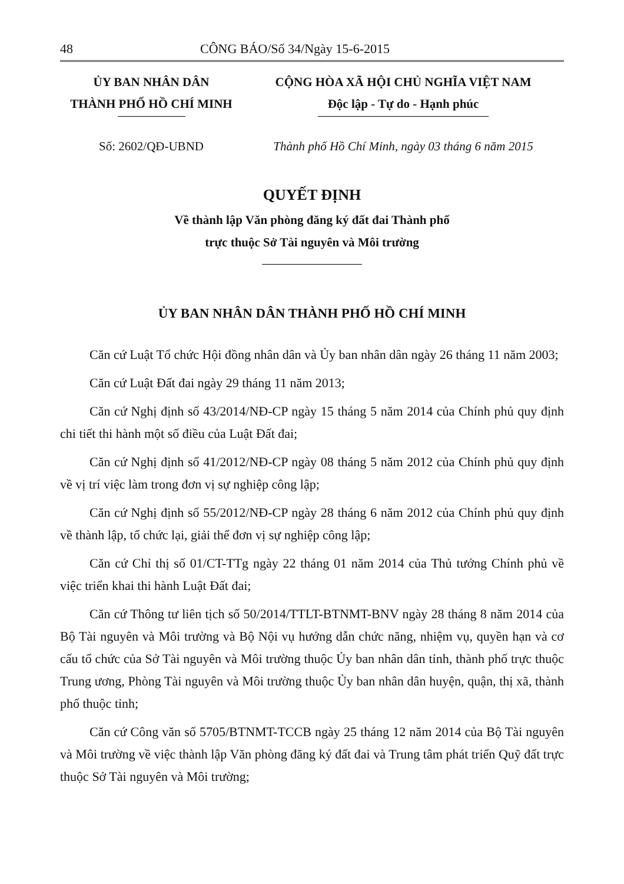48 CÔNG BÁO/Số 34/Ngày 15-6-2015
ỦY BAN NHÂN DÂN
THÀNH PHỐ HỒ CHÍ MINH
CỘNG HÒA XÃ HỘI CHỦ NGHĨA VIỆT NAM
Độc lập - Tự do - Hạnh phúc
Số: 2602/QĐ-UBND Thành phố Hồ Chí Minh, ngày 03 tháng 6 năm 2015
QUYẾT ĐỊNH
Về thành lập Văn phòng đăng ký đất đai Thành phố
trực thuộc Sở Tài nguyên và Môi trường
ỦY BAN NHÂN DÂN THÀNH PHỐ HỒ CHÍ MINH
Căn cứ Luật Tổ chức Hội đồng nhân dân và Ủy ban nhân dân ngày 26 tháng 11 năm 2003;
Căn cứ Luật Đất đai ngày 29 tháng 11 năm 2013;
Căn cứ Nghị định số 43/2014/NĐ-CP ngày 15 tháng 5 năm 2014 của Chính phủ quy định chi tiết thi hành một số điều của Luật Đất đai;
Căn cứ Nghị định số 41/2012/NĐ-CP ngày 08 tháng 5 năm 2012 của Chính phủ quy định về vị trí việc làm trong đơn vị sự nghiệp công lập;
Căn cứ Nghị định số 55/2012/NĐ-CP ngày 28 tháng 6 năm 2012 của Chính phủ quy định về thành lập, tổ chức lại, giải thể đơn vị sự nghiệp công lập;
Căn cứ Chỉ thị số 01/CT-TTg ngày 22 tháng 01 năm 2014 của Thủ tướng Chính phủ về việc triển khai thi hành Luật Đất đai;
Căn cứ Thông tư liên tịch số 50/2014/TTLT-BTNMT-BNV ngày 28 tháng 8 năm 2014 của Bộ Tài nguyên và Môi trường và Bộ Nội vụ hướng dẫn chức năng, nhiệm vụ, quyền hạn và cơ cấu tổ chức của Sở Tài nguyên và Môi trường thuộc Ủy ban nhân dân tỉnh, thành phố trực thuộc Trung ương, Phòng Tài nguyên và Môi trường thuộc Ủy ban nhân dân huyện, quận, thị xã, thành phố thuộc tỉnh;
Căn cứ Công văn số 5705/BTNMT-TCCB ngày 25 tháng 12 năm 2014 của Bộ Tài nguyên và Môi trường về việc thành lập Văn phòng đăng ký đất đai và Trung tâm phát triển Quỹ đất trực thuộc Sở Tài nguyên và Môi trường;